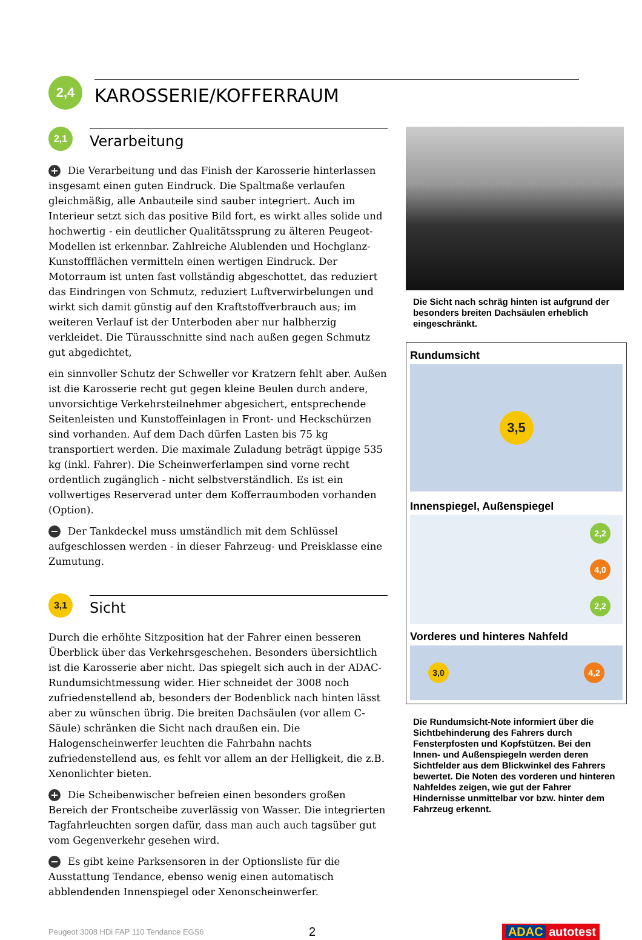2,4
KAROSSERIE/KOFFERRAUM
2,1
Verarbeitung
+ Die Verarbeitung und das Finish der Karosserie hinterlassen insgesamt einen guten Eindruck. Die Spaltmaße verlaufen gleichmäßig, alle Anbauteile sind sauber integriert. Auch im Interieur setzt sich das positive Bild fort, es wirkt alles solide und hochwertig - ein deutlicher Qualitätssprung zu älteren Peugeot-Modellen ist erkennbar. Zahlreiche Alublenden und Hochglanz-Kunstoffflächen vermitteln einen wertigen Eindruck. Der Motorraum ist unten fast vollständig abgeschottet, das reduziert das Eindringen von Schmutz, reduziert Luftverwirbelungen und wirkt sich damit günstig auf den Kraftstoffverbrauch aus; im weiteren Verlauf ist der Unterboden aber nur halbherzig verkleidet. Die Türausschnitte sind nach außen gegen Schmutz gut abgedichtet,
ein sinnvoller Schutz der Schweller vor Kratzern fehlt aber. Außen ist die Karosserie recht gut gegen kleine Beulen durch andere, unvorsichtige Verkehrsteilnehmer abgesichert, entsprechende Seitenleisten und Kunstoffeinlagen in Front- und Heckschürzen sind vorhanden. Auf dem Dach dürfen Lasten bis 75 kg transportiert werden. Die maximale Zuladung beträgt üppige 535 kg (inkl. Fahrer). Die Scheinwerferlampen sind vorne recht ordentlich zugänglich - nicht selbstverständlich. Es ist ein vollwertiges Reserverad unter dem Kofferraumboden vorhanden (Option).
− Der Tankdeckel muss umständlich mit dem Schlüssel aufgeschlossen werden - in dieser Fahrzeug- und Preisklasse eine Zumutung.
3,1
Sicht
Durch die erhöhte Sitzposition hat der Fahrer einen besseren Überblick über das Verkehrsgeschehen. Besonders übersichtlich ist die Karosserie aber nicht. Das spiegelt sich auch in der ADAC-Rundumsichtmessung wider. Hier schneidet der 3008 noch zufriedenstellend ab, besonders der Bodenblick nach hinten lässt aber zu wünschen übrig. Die breiten Dachsäulen (vor allem C-Säule) schränken die Sicht nach draußen ein. Die Halogenscheinwerfer leuchten die Fahrbahn nachts zufriedenstellend aus, es fehlt vor allem an der Helligkeit, die z.B. Xenonlichter bieten.
+ Die Scheibenwischer befreien einen besonders großen Bereich der Frontscheibe zuverlässig von Wasser. Die integrierten Tagfahrleuchten sorgen dafür, dass man auch auch tagsüber gut vom Gegenverkehr gesehen wird.
− Es gibt keine Parksensoren in der Optionsliste für die Ausstattung Tendance, ebenso wenig einen automatisch abblendenden Innenspiegel oder Xenonscheinwerfer.
Die Sicht nach schräg hinten ist aufgrund der besonders breiten Dachsäulen erheblich eingeschränkt.
Rundumsicht
3,5
Innenspiegel, Außenspiegel
2,2
4,0
2,2
Vorderes und hinteres Nahfeld
3,0 4,2
Die Rundumsicht-Note informiert über die Sichtbehinderung des Fahrers durch Fensterpfosten und Kopfstützen. Bei den Innen- und Außenspiegeln werden deren Sichtfelder aus dem Blickwinkel des Fahrers bewertet. Die Noten des vorderen und hinteren Nahfeldes zeigen, wie gut der Fahrer Hindernisse unmittelbar vor bzw. hinter dem Fahrzeug erkennt.
Peugeot 3008 HDi FAP 110 Tendance EGS6 2 ADAC autotest